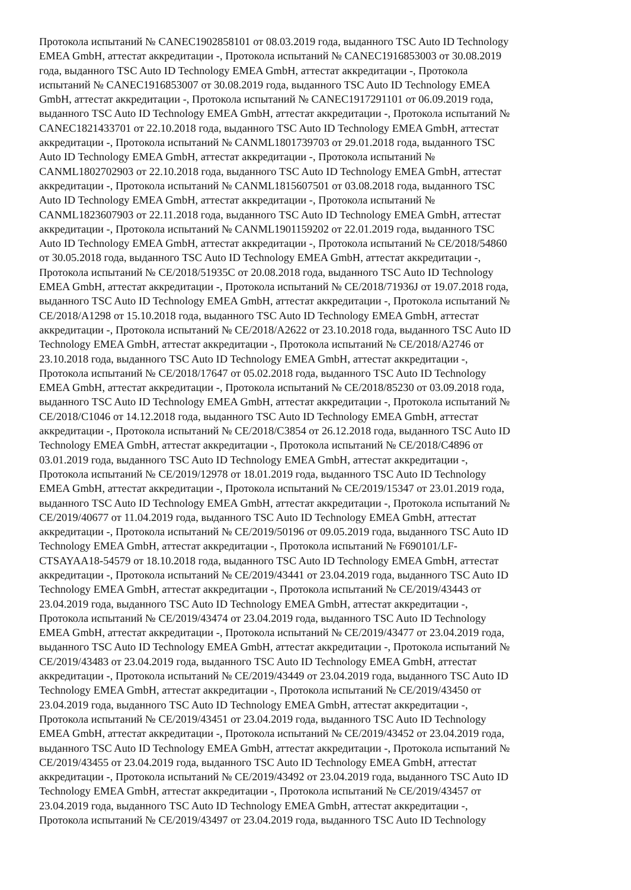Протокола испытаний № CANEC1902858101 от 08.03.2019 года, выданного TSC Auto ID Technology
EMEA GmbH, аттестат аккредитации -, Протокола испытаний № CANEC1916853003 от 30.08.2019
года, выданного TSC Auto ID Technology EMEA GmbH, аттестат аккредитации -, Протокола
испытаний № CANEC1916853007 от 30.08.2019 года, выданного TSC Auto ID Technology EMEA
GmbH, аттестат аккредитации -, Протокола испытаний № CANEC1917291101 от 06.09.2019 года,
выданного TSC Auto ID Technology EMEA GmbH, аттестат аккредитации -, Протокола испытаний №
CANEC1821433701 от 22.10.2018 года, выданного TSC Auto ID Technology EMEA GmbH, аттестат
аккредитации -, Протокола испытаний № CANML1801739703 от 29.01.2018 года, выданного TSC
Auto ID Technology EMEA GmbH, аттестат аккредитации -, Протокола испытаний №
CANML1802702903 от 22.10.2018 года, выданного TSC Auto ID Technology EMEA GmbH, аттестат
аккредитации -, Протокола испытаний № CANML1815607501 от 03.08.2018 года, выданного TSC
Auto ID Technology EMEA GmbH, аттестат аккредитации -, Протокола испытаний №
CANML1823607903 от 22.11.2018 года, выданного TSC Auto ID Technology EMEA GmbH, аттестат
аккредитации -, Протокола испытаний № CANML1901159202 от 22.01.2019 года, выданного TSC
Auto ID Technology EMEA GmbH, аттестат аккредитации -, Протокола испытаний № CE/2018/54860
от 30.05.2018 года, выданного TSC Auto ID Technology EMEA GmbH, аттестат аккредитации -,
Протокола испытаний № CE/2018/51935C от 20.08.2018 года, выданного TSC Auto ID Technology
EMEA GmbH, аттестат аккредитации -, Протокола испытаний № CE/2018/71936J от 19.07.2018 года,
выданного TSC Auto ID Technology EMEA GmbH, аттестат аккредитации -, Протокола испытаний №
CE/2018/A1298 от 15.10.2018 года, выданного TSC Auto ID Technology EMEA GmbH, аттестат
аккредитации -, Протокола испытаний № CE/2018/A2622 от 23.10.2018 года, выданного TSC Auto ID
Technology EMEA GmbH, аттестат аккредитации -, Протокола испытаний № CE/2018/A2746 от
23.10.2018 года, выданного TSC Auto ID Technology EMEA GmbH, аттестат аккредитации -,
Протокола испытаний № CE/2018/17647 от 05.02.2018 года, выданного TSC Auto ID Technology
EMEA GmbH, аттестат аккредитации -, Протокола испытаний № CE/2018/85230 от 03.09.2018 года,
выданного TSC Auto ID Technology EMEA GmbH, аттестат аккредитации -, Протокола испытаний №
CE/2018/C1046 от 14.12.2018 года, выданного TSC Auto ID Technology EMEA GmbH, аттестат
аккредитации -, Протокола испытаний № CE/2018/C3854 от 26.12.2018 года, выданного TSC Auto ID
Technology EMEA GmbH, аттестат аккредитации -, Протокола испытаний № CE/2018/C4896 от
03.01.2019 года, выданного TSC Auto ID Technology EMEA GmbH, аттестат аккредитации -,
Протокола испытаний № CE/2019/12978 от 18.01.2019 года, выданного TSC Auto ID Technology
EMEA GmbH, аттестат аккредитации -, Протокола испытаний № CE/2019/15347 от 23.01.2019 года,
выданного TSC Auto ID Technology EMEA GmbH, аттестат аккредитации -, Протокола испытаний №
CE/2019/40677 от 11.04.2019 года, выданного TSC Auto ID Technology EMEA GmbH, аттестат
аккредитации -, Протокола испытаний № CE/2019/50196 от 09.05.2019 года, выданного TSC Auto ID
Technology EMEA GmbH, аттестат аккредитации -, Протокола испытаний № F690101/LF-
CTSAYAA18-54579 от 18.10.2018 года, выданного TSC Auto ID Technology EMEA GmbH, аттестат
аккредитации -, Протокола испытаний № CE/2019/43441 от 23.04.2019 года, выданного TSC Auto ID
Technology EMEA GmbH, аттестат аккредитации -, Протокола испытаний № CE/2019/43443 от
23.04.2019 года, выданного TSC Auto ID Technology EMEA GmbH, аттестат аккредитации -,
Протокола испытаний № CE/2019/43474 от 23.04.2019 года, выданного TSC Auto ID Technology
EMEA GmbH, аттестат аккредитации -, Протокола испытаний № CE/2019/43477 от 23.04.2019 года,
выданного TSC Auto ID Technology EMEA GmbH, аттестат аккредитации -, Протокола испытаний №
CE/2019/43483 от 23.04.2019 года, выданного TSC Auto ID Technology EMEA GmbH, аттестат
аккредитации -, Протокола испытаний № CE/2019/43449 от 23.04.2019 года, выданного TSC Auto ID
Technology EMEA GmbH, аттестат аккредитации -, Протокола испытаний № CE/2019/43450 от
23.04.2019 года, выданного TSC Auto ID Technology EMEA GmbH, аттестат аккредитации -,
Протокола испытаний № CE/2019/43451 от 23.04.2019 года, выданного TSC Auto ID Technology
EMEA GmbH, аттестат аккредитации -, Протокола испытаний № CE/2019/43452 от 23.04.2019 года,
выданного TSC Auto ID Technology EMEA GmbH, аттестат аккредитации -, Протокола испытаний №
CE/2019/43455 от 23.04.2019 года, выданного TSC Auto ID Technology EMEA GmbH, аттестат
аккредитации -, Протокола испытаний № CE/2019/43492 от 23.04.2019 года, выданного TSC Auto ID
Technology EMEA GmbH, аттестат аккредитации -, Протокола испытаний № CE/2019/43457 от
23.04.2019 года, выданного TSC Auto ID Technology EMEA GmbH, аттестат аккредитации -,
Протокола испытаний № CE/2019/43497 от 23.04.2019 года, выданного TSC Auto ID Technology